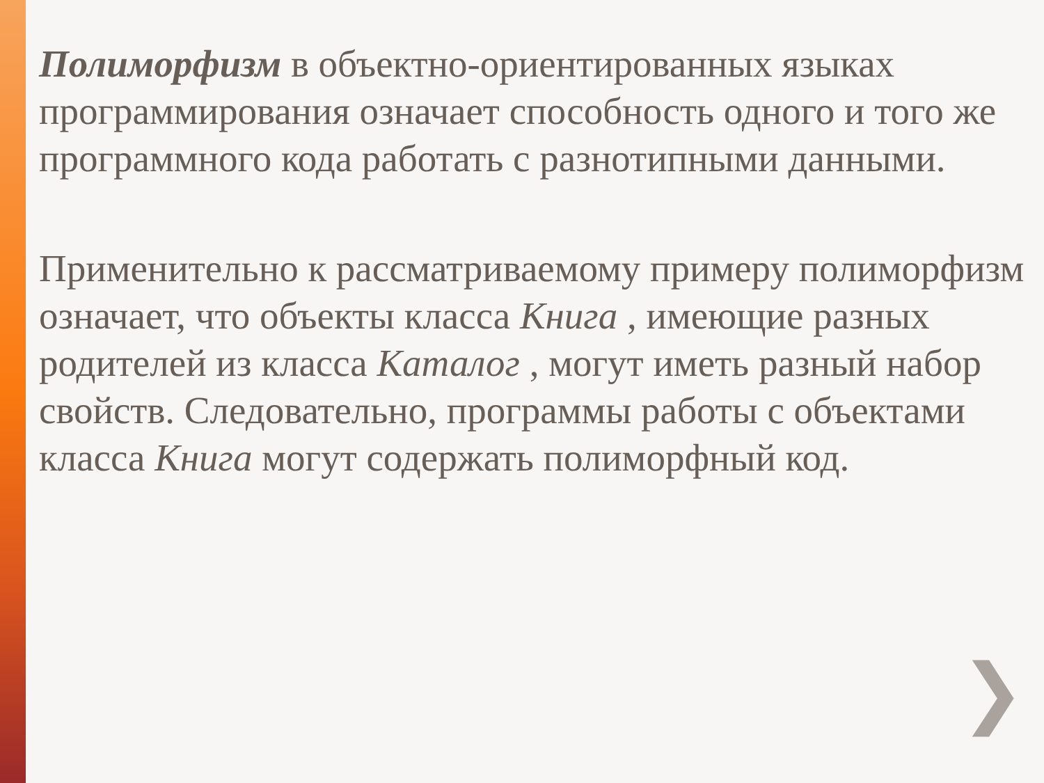Полиморфизм в объектно-ориентированных языках программирования означает способность одного и того же программного кода работать с разнотипными данными.
Применительно к рассматриваемому примеру полиморфизм означает, что объекты класса Книга , имеющие разных родителей из класса Каталог , могут иметь разный набор свойств. Следовательно, программы работы с объектами класса Книга могут содержать полиморфный код.
❯